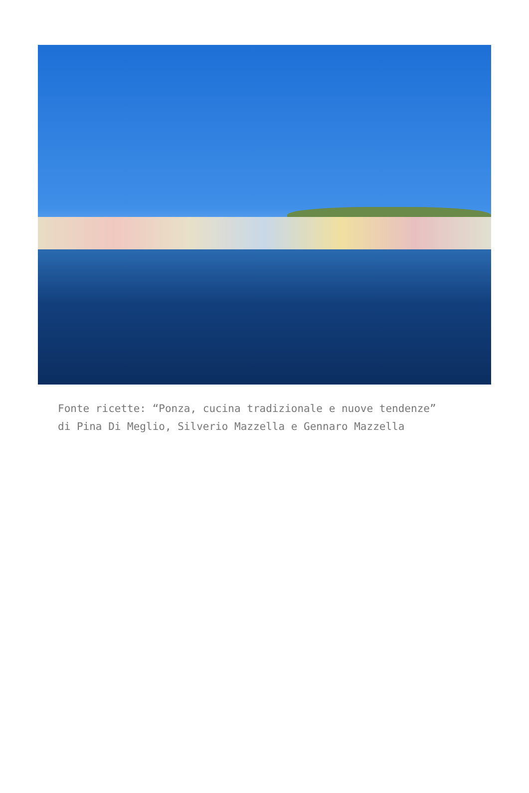Fonte ricette: “Ponza, cucina tradizionale e nuove tendenze”
di Pina Di Meglio, Silverio Mazzella e Gennaro Mazzella